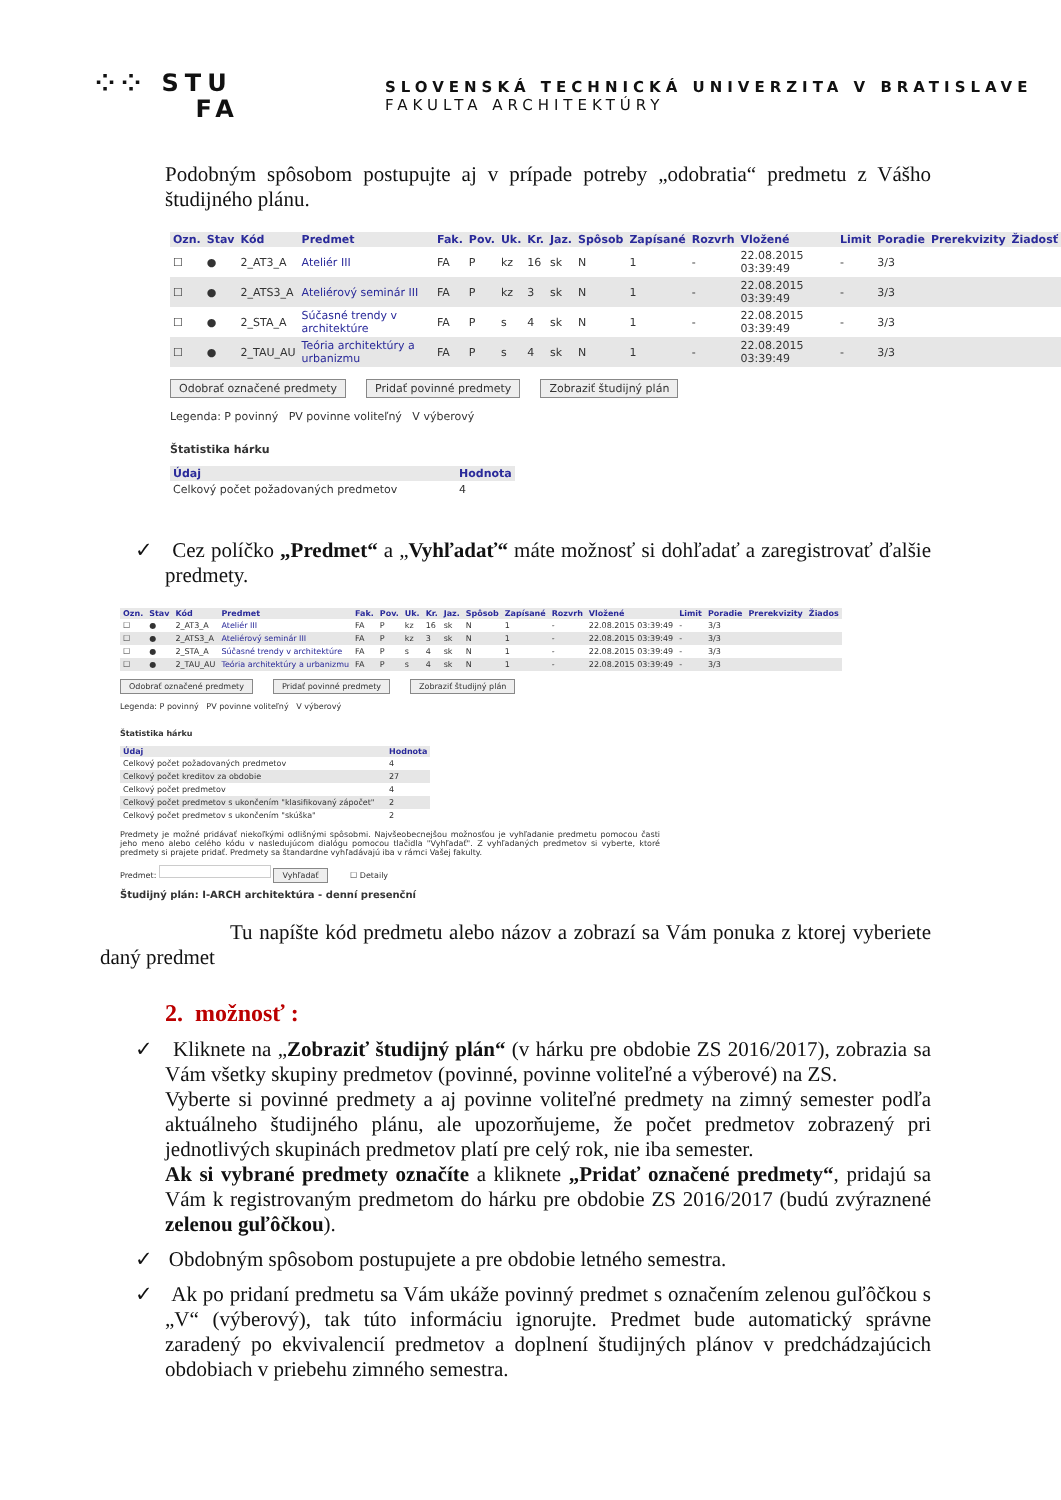⁘⁘ STU
FA
SLOVENSKÁ TECHNICKÁ UNIVERZITA V BRATISLAVE
FAKULTA ARCHITEKTÚRY
Podobným spôsobom postupujte aj v prípade potreby „odobratia“ predmetu z Vášho študijného plánu.
| Ozn. | Stav | Kód | Predmet | Fak. | Pov. | Uk. | Kr. | Jaz. | Spôsob | Zapísané | Rozvrh | Vložené | Limit | Poradie | Prerekvizity | Žiadosť |
| --- | --- | --- | --- | --- | --- | --- | --- | --- | --- | --- | --- | --- | --- | --- | --- | --- |
| ☐ | ● | 2_AT3_A | Ateliér III | FA | P | kz | 16 | sk | N | 1 | - | 22.08.2015 03:39:49 | - | 3/3 | | |
| ☐ | ● | 2_ATS3_A | Ateliérový seminár III | FA | P | kz | 3 | sk | N | 1 | - | 22.08.2015 03:39:49 | - | 3/3 | | |
| ☐ | ● | 2_STA_A | Súčasné trendy v architektúre | FA | P | s | 4 | sk | N | 1 | - | 22.08.2015 03:39:49 | - | 3/3 | | |
| ☐ | ● | 2_TAU_AU | Teória architektúry a urbanizmu | FA | P | s | 4 | sk | N | 1 | - | 22.08.2015 03:39:49 | - | 3/3 | | |
Odobrať označené predmety Pridať povinné predmety Zobraziť študijný plán
Legenda: P povinný PV povinne voliteľný V výberový
Štatistika hárku
| Údaj | Hodnota |
| --- | --- |
| Celkový počet požadovaných predmetov | 4 |
✓ Cez políčko „Predmet“ a „Vyhľadať“ máte možnosť si dohľadať a zaregistrovať ďalšie predmety.
| Ozn. | Stav | Kód | Predmet | Fak. | Pov. | Uk. | Kr. | Jaz. | Spôsob | Zapísané | Rozvrh | Vložené | Limit | Poradie | Prerekvizity | Žiados |
| --- | --- | --- | --- | --- | --- | --- | --- | --- | --- | --- | --- | --- | --- | --- | --- | --- |
| ☐ | ● | 2_AT3_A | Ateliér III | FA | P | kz | 16 | sk | N | 1 | - | 22.08.2015 03:39:49 | - | 3/3 | | |
| ☐ | ● | 2_ATS3_A | Ateliérový seminár III | FA | P | kz | 3 | sk | N | 1 | - | 22.08.2015 03:39:49 | - | 3/3 | | |
| ☐ | ● | 2_STA_A | Súčasné trendy v architektúre | FA | P | s | 4 | sk | N | 1 | - | 22.08.2015 03:39:49 | - | 3/3 | | |
| ☐ | ● | 2_TAU_AU | Teória architektúry a urbanizmu | FA | P | s | 4 | sk | N | 1 | - | 22.08.2015 03:39:49 | - | 3/3 | | |
Odobrať označené predmety Pridať povinné predmety Zobraziť študijný plán
Legenda: P povinný PV povinne voliteľný V výberový
Štatistika hárku
| Údaj | Hodnota |
| --- | --- |
| Celkový počet požadovaných predmetov | 4 |
| Celkový počet kreditov za obdobie | 27 |
| Celkový počet predmetov | 4 |
| Celkový počet predmetov s ukončením "klasifikovaný zápočet" | 2 |
| Celkový počet predmetov s ukončením "skúška" | 2 |
Predmety je možné pridávať niekoľkými odlišnými spôsobmi. Najvšeobecnejšou možnosťou je vyhľadanie predmetu pomocou časti jeho meno alebo celého kódu v nasledujúcom dialógu pomocou tlačidla "Vyhľadať". Z vyhľadaných predmetov si vyberte, ktoré predmety si prajete pridať. Predmety sa štandardne vyhľadávajú iba v rámci Vašej fakulty.
Predmet: Vyhľadať ☐ Detaily
Študijný plán: I-ARCH architektúra - denní presenční
Tu napíšte kód predmetu alebo názov a zobrazí sa Vám ponuka z ktorej vyberiete daný predmet
2. možnosť :
✓ Kliknete na „Zobraziť študijný plán“ (v hárku pre obdobie ZS 2016/2017), zobrazia sa Vám všetky skupiny predmetov (povinné, povinne voliteľné a výberové) na ZS.
Vyberte si povinné predmety a aj povinne voliteľné predmety na zimný semester podľa aktuálneho študijného plánu, ale upozorňujeme, že počet predmetov zobrazený pri jednotlivých skupinách predmetov platí pre celý rok, nie iba semester.
Ak si vybrané predmety označíte a kliknete „Pridať označené predmety“, pridajú sa Vám k registrovaným predmetom do hárku pre obdobie ZS 2016/2017 (budú zvýraznené zelenou guľôčkou).
✓ Obdobným spôsobom postupujete a pre obdobie letného semestra.
✓ Ak po pridaní predmetu sa Vám ukáže povinný predmet s označením zelenou guľôčkou s „V“ (výberový), tak túto informáciu ignorujte. Predmet bude automatický správne zaradený po ekvivalencií predmetov a doplnení študijných plánov v predchádzajúcich obdobiach v priebehu zimného semestra.